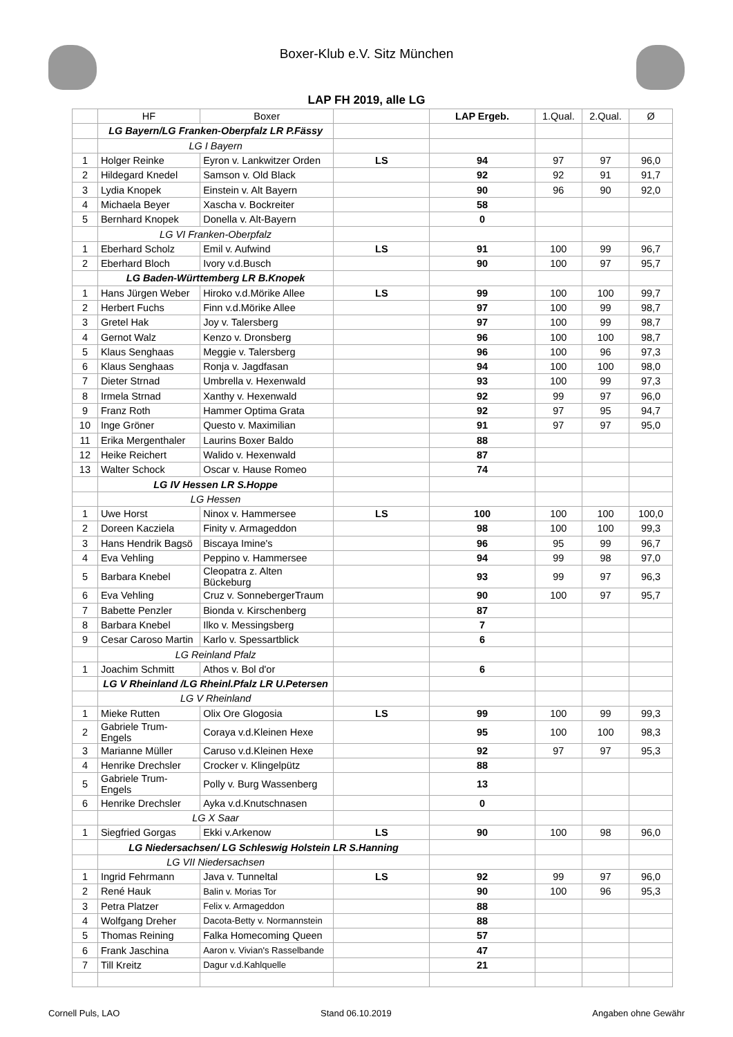Boxer-Klub e.V. Sitz München
LAP FH 2019, alle LG
| | HF | Boxer | | LAP Ergeb. | 1.Qual. | 2.Qual. | Ø |
| --- | --- | --- | --- | --- | --- | --- | --- |
| | LG Bayern/LG Franken-Oberpfalz LR P.Fässy | | | | | | |
| | LG I Bayern | | | | | | |
| 1 | Holger Reinke | Eyron v. Lankwitzer Orden | LS | 94 | 97 | 97 | 96,0 |
| 2 | Hildegard Knedel | Samson v. Old Black | | 92 | 92 | 91 | 91,7 |
| 3 | Lydia Knopek | Einstein v. Alt Bayern | | 90 | 96 | 90 | 92,0 |
| 4 | Michaela Beyer | Xascha v. Bockreiter | | 58 | | | |
| 5 | Bernhard Knopek | Donella v. Alt-Bayern | | 0 | | | |
| | LG VI Franken-Oberpfalz | | | | | | |
| 1 | Eberhard Scholz | Emil v. Aufwind | LS | 91 | 100 | 99 | 96,7 |
| 2 | Eberhard Bloch | Ivory v.d.Busch | | 90 | 100 | 97 | 95,7 |
| | LG Baden-Württemberg LR B.Knopek | | | | | | |
| 1 | Hans Jürgen Weber | Hiroko v.d.Mörike Allee | LS | 99 | 100 | 100 | 99,7 |
| 2 | Herbert Fuchs | Finn v.d.Mörike Allee | | 97 | 100 | 99 | 98,7 |
| 3 | Gretel Hak | Joy v. Talersberg | | 97 | 100 | 99 | 98,7 |
| 4 | Gernot Walz | Kenzo v. Dronsberg | | 96 | 100 | 100 | 98,7 |
| 5 | Klaus Senghaas | Meggie v. Talersberg | | 96 | 100 | 96 | 97,3 |
| 6 | Klaus Senghaas | Ronja v. Jagdfasan | | 94 | 100 | 100 | 98,0 |
| 7 | Dieter Strnad | Umbrella v. Hexenwald | | 93 | 100 | 99 | 97,3 |
| 8 | Irmela Strnad | Xanthy v. Hexenwald | | 92 | 99 | 97 | 96,0 |
| 9 | Franz Roth | Hammer Optima Grata | | 92 | 97 | 95 | 94,7 |
| 10 | Inge Gröner | Questo v. Maximilian | | 91 | 97 | 97 | 95,0 |
| 11 | Erika Mergenthaler | Laurins Boxer Baldo | | 88 | | | |
| 12 | Heike Reichert | Walido v. Hexenwald | | 87 | | | |
| 13 | Walter Schock | Oscar v. Hause Romeo | | 74 | | | |
| | LG IV Hessen LR S.Hoppe | | | | | | |
| | LG Hessen | | | | | | |
| 1 | Uwe Horst | Ninox v. Hammersee | LS | 100 | 100 | 100 | 100,0 |
| 2 | Doreen Kacziela | Finity v. Armageddon | | 98 | 100 | 100 | 99,3 |
| 3 | Hans Hendrik Bagsö | Biscaya Imine's | | 96 | 95 | 99 | 96,7 |
| 4 | Eva Vehling | Peppino v. Hammersee | | 94 | 99 | 98 | 97,0 |
| 5 | Barbara Knebel | Cleopatra z. Alten Bückeburg | | 93 | 99 | 97 | 96,3 |
| 6 | Eva Vehling | Cruz v. SonnebergerTraum | | 90 | 100 | 97 | 95,7 |
| 7 | Babette Penzler | Bionda v. Kirschenberg | | 87 | | | |
| 8 | Barbara Knebel | Ilko v. Messingsberg | | 7 | | | |
| 9 | Cesar Caroso Martin | Karlo v. Spessartblick | | 6 | | | |
| | LG Reinland Pfalz | | | | | | |
| 1 | Joachim Schmitt | Athos v. Bol d'or | | 6 | | | |
| | LG V Rheinland /LG Rheinl.Pfalz LR U.Petersen | | | | | | |
| | LG V Rheinland | | | | | | |
| 1 | Mieke Rutten | Olix Ore Glogosia | LS | 99 | 100 | 99 | 99,3 |
| 2 | Gabriele Trum-Engels | Coraya v.d.Kleinen Hexe | | 95 | 100 | 100 | 98,3 |
| 3 | Marianne Müller | Caruso v.d.Kleinen Hexe | | 92 | 97 | 97 | 95,3 |
| 4 | Henrike Drechsler | Crocker v. Klingelpütz | | 88 | | | |
| 5 | Gabriele Trum-Engels | Polly v. Burg Wassenberg | | 13 | | | |
| 6 | Henrike Drechsler | Ayka v.d.Knutschnasen | | 0 | | | |
| | LG X Saar | | | | | | |
| 1 | Siegfried Gorgas | Ekki v.Arkenow | LS | 90 | 100 | 98 | 96,0 |
| | LG Niedersachsen/ LG Schleswig Holstein LR S.Hanning | | | | | | |
| | LG VII Niedersachsen | | | | | | |
| 1 | Ingrid Fehrmann | Java v. Tunneltal | LS | 92 | 99 | 97 | 96,0 |
| 2 | René Hauk | Balin v. Morias Tor | | 90 | 100 | 96 | 95,3 |
| 3 | Petra Platzer | Felix v. Armageddon | | 88 | | | |
| 4 | Wolfgang Dreher | Dacota-Betty v. Normannstein | | 88 | | | |
| 5 | Thomas Reining | Falka Homecoming Queen | | 57 | | | |
| 6 | Frank Jaschina | Aaron v. Vivian's Rasselbande | | 47 | | | |
| 7 | Till Kreitz | Dagur v.d.Kahlquelle | | 21 | | | |
Cornell Puls, LAO Stand 06.10.2019 Angaben ohne Gewähr